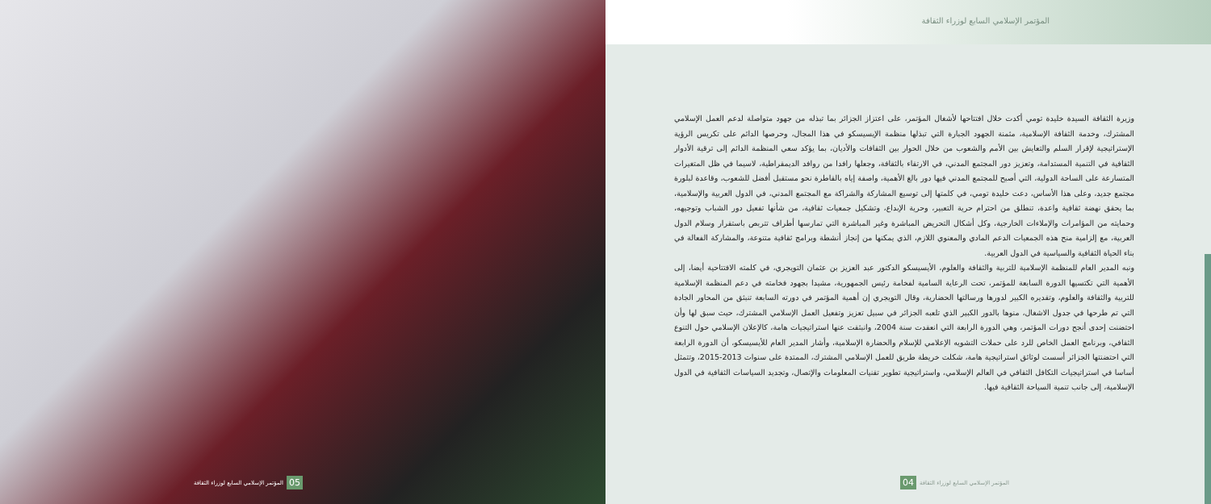المؤتمر الإسلامي السابع لوزراء الثقافة 05
المؤتمر الإسلامي السابع لوزراء الثقافة
وزيرة الثقافة السيدة خليدة تومي أكدت خلال افتتاحها لأشغال المؤتمر، على اعتزاز الجزائر بما تبذله من جهود متواصلة لدعم العمل الإسلامي المشترك، وخدمة الثقافة الإسلامية، مثمنة الجهود الجبارة التي تبذلها منظمة الإيسيسكو في هذا المجال، وحرصها الدائم على تكريس الرؤية الإستراتيجية لإقرار السلم والتعايش بين الأمم والشعوب من خلال الحوار بين الثقافات والأديان، بما يؤكد سعي المنظمة الدائم إلى ترقية الأدوار الثقافية في التنمية المستدامة، وتعزيز دور المجتمع المدني، في الارتقاء بالثقافة، وجعلها رافدا من روافد الديمقراطية، لاسيما في ظل المتغيرات المتسارعة على الساحة الدولية، التي أصبح للمجتمع المدني فيها دور بالغ الأهمية، واصفة إياه بالقاطرة نحو مستقبل أفضل للشعوب، وقاعدة لبلورة مجتمع جديد، وعلى هذا الأساس، دعت خليدة تومي، في كلمتها إلى توسيع المشاركة والشراكة مع المجتمع المدني، في الدول العربية والإسلامية، بما يحقق نهضة ثقافية واعدة، تنطلق من احترام حرية التعبير، وحرية الإبداع، وتشكيل جمعيات ثقافية، من شأنها تفعيل دور الشباب وتوجيهه، وحمايته من المؤامرات والإملاءات الخارجية، وكل أشكال التحريض المباشرة وغير المباشرة التي تمارسها أطراف تتربص باستقرار وسلام الدول العربية، مع إلزامية منح هذه الجمعيات الدعم المادي والمعنوي اللازم، الذي يمكنها من إنجاز أنشطة وبرامج ثقافية متنوعة، والمشاركة الفعالة في بناء الحياة الثقافية والسياسية في الدول العربية.
ونبه المدير العام للمنظمة الإسلامية للتربية والثقافة والعلوم، الأيسيسكو الدكتور عبد العزيز بن عثمان التويجري، في كلمته الافتتاحية أيضا، إلى الأهمية التي تكتسيها الدورة السابعة للمؤتمر، تحت الرعاية السامية لفخامة رئيس الجمهورية، مشيدا بجهود فخامته في دعم المنظمة الإسلامية للتربية والثقافة والعلوم، وتقديره الكبير لدورها ورسالتها الحضارية، وقال التويجري إن أهمية المؤتمر في دورته السابعة تنبثق من المحاور الجادة التي تم طرحها في جدول الاشغال، منوها بالدور الكبير الذي تلعبه الجزائر في سبيل تعزيز وتفعيل العمل الإسلامي المشترك، حيث سبق لها وأن احتضنت إحدى أنجح دورات المؤتمر، وهي الدورة الرابعة التي انعقدت سنة 2004، وانبثقت عنها استراتيجيات هامة، كالإعلان الإسلامي حول التنوع الثقافي، وبرنامج العمل الخاص للرد على حملات التشويه الإعلامي للإسلام والحضارة الإسلامية، وأشار المدير العام للأيسيسكو، أن الدورة الرابعة التي احتضنتها الجزائر أسست لوثائق استراتيجية هامة، شكلت خريطة طريق للعمل الإسلامي المشترك، الممتدة على سنوات 2013-2015، وتتمثل أساسا في استراتيجيات التكافل الثقافي في العالم الإسلامي، واستراتيجية تطوير تقنيات المعلومات والإتصال، وتجديد السياسات الثقافية في الدول الإسلامية، إلى جانب تنمية السياحة الثقافية فيها.
04 المؤتمر الإسلامي السابع لوزراء الثقافة